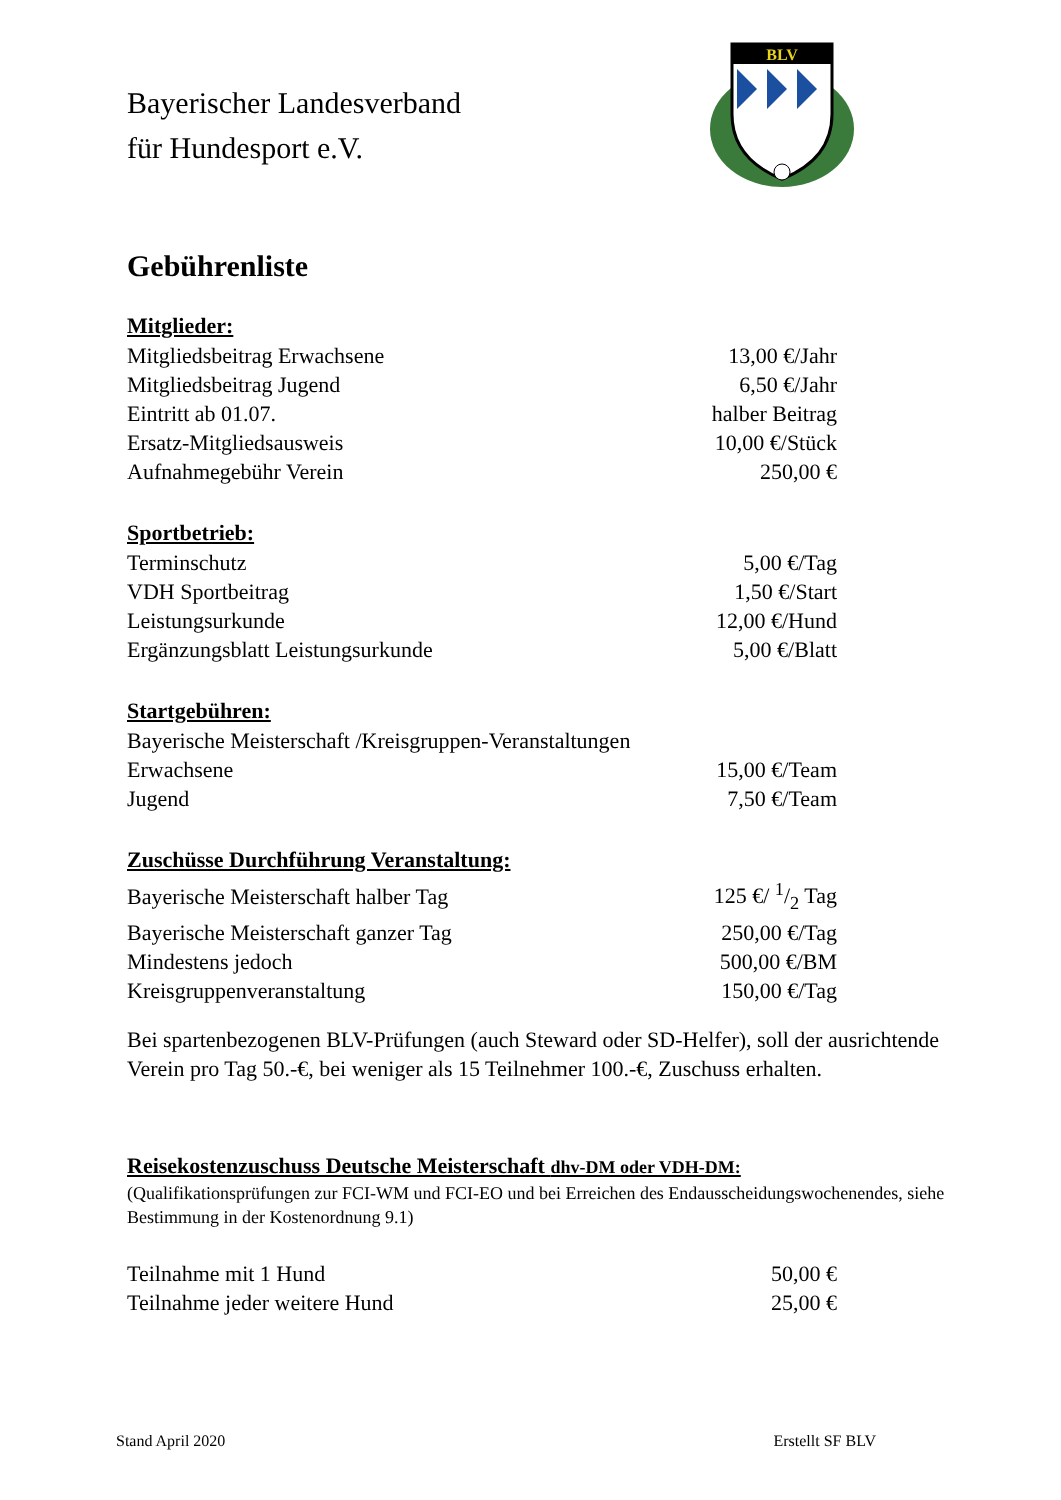Bayerischer Landesverband
für Hundesport e.V.
BLV
Gebührenliste
Mitglieder:
| Mitgliedsbeitrag Erwachsene | 13,00 €/Jahr |
| Mitgliedsbeitrag Jugend | 6,50 €/Jahr |
| Eintritt ab 01.07. | halber Beitrag |
| Ersatz-Mitgliedsausweis | 10,00 €/Stück |
| Aufnahmegebühr Verein | 250,00 € |
Sportbetrieb:
| Terminschutz | 5,00 €/Tag |
| VDH Sportbeitrag | 1,50 €/Start |
| Leistungsurkunde | 12,00 €/Hund |
| Ergänzungsblatt Leistungsurkunde | 5,00 €/Blatt |
Startgebühren:
| Bayerische Meisterschaft /Kreisgruppen-Veranstaltungen | |
| Erwachsene | 15,00 €/Team |
| Jugend | 7,50 €/Team |
Zuschüsse Durchführung Veranstaltung:
| Bayerische Meisterschaft halber Tag | 125 €/ 1/2 Tag |
| Bayerische Meisterschaft ganzer Tag | 250,00 €/Tag |
| Mindestens jedoch | 500,00 €/BM |
| Kreisgruppenveranstaltung | 150,00 €/Tag |
Bei spartenbezogenen BLV-Prüfungen (auch Steward oder SD-Helfer), soll der ausrichtende Verein pro Tag 50.-€, bei weniger als 15 Teilnehmer 100.-€, Zuschuss erhalten.
Reisekostenzuschuss Deutsche Meisterschaft dhv-DM oder VDH-DM:
(Qualifikationsprüfungen zur FCI-WM und FCI-EO und bei Erreichen des Endausscheidungswochenendes, siehe Bestimmung in der Kostenordnung 9.1)
| Teilnahme mit 1 Hund | 50,00 € |
| Teilnahme jeder weitere Hund | 25,00 € |
Stand April 2020 Erstellt SF BLV